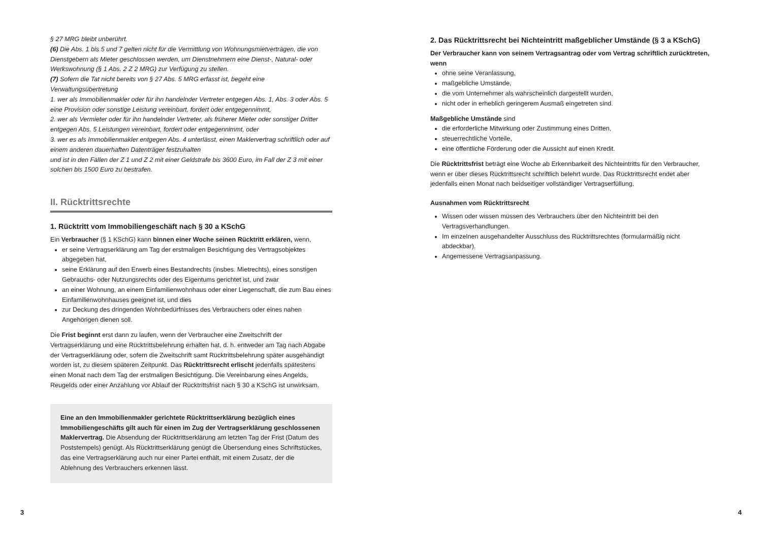§ 27 MRG bleibt unberührt.
(6) Die Abs. 1 bis 5 und 7 gelten nicht für die Vermittlung von Wohnungsmietverträgen, die von Dienstgebern als Mieter geschlossen werden, um Dienstnehmern eine Dienst-, Natural- oder Werkswohnung (§ 1 Abs. 2 Z 2 MRG) zur Verfügung zu stellen.
(7) Sofern die Tat nicht bereits von § 27 Abs. 5 MRG erfasst ist, begeht eine Verwaltungsübertretung
1. wer als Immobilienmakler oder für ihn handelnder Vertreter entgegen Abs. 1, Abs. 3 oder Abs. 5 eine Provision oder sonstige Leistung vereinbart, fordert oder entgegennimmt,
2. wer als Vermieter oder für ihn handelnder Vertreter, als früherer Mieter oder sonstiger Dritter entgegen Abs. 5 Leistungen vereinbart, fordert oder entgegennimmt, oder
3. wer es als Immobilienmakler entgegen Abs. 4 unterlässt, einen Maklervertrag schriftlich oder auf einem anderen dauerhaften Datenträger festzuhalten
und ist in den Fällen der Z 1 und Z 2 mit einer Geldstrafe bis 3600 Euro, im Fall der Z 3 mit einer solchen bis 1500 Euro zu bestrafen.
II. Rücktrittsrechte
1. Rücktritt vom Immobiliengeschäft nach § 30 a KSchG
Ein Verbraucher (§ 1 KSchG) kann binnen einer Woche seinen Rücktritt erklären, wenn,
er seine Vertragserklärung am Tag der erstmaligen Besichtigung des Vertragsobjektes abgegeben hat,
seine Erklärung auf den Erwerb eines Bestandrechts (insbes. Mietrechts), eines sonstigen Gebrauchs- oder Nutzungsrechts oder des Eigentums gerichtet ist, und zwar
an einer Wohnung, an einem Einfamilienwohnhaus oder einer Liegenschaft, die zum Bau eines Einfamilienwohnhauses geeignet ist, und dies
zur Deckung des dringenden Wohnbedürfnisses des Verbrauchers oder eines nahen Angehörigen dienen soll.
Die Frist beginnt erst dann zu laufen, wenn der Verbraucher eine Zweitschrift der Vertragserklärung und eine Rücktrittsbelehrung erhalten hat, d. h. entweder am Tag nach Abgabe der Vertragserklärung oder, sofern die Zweitschrift samt Rücktrittsbelehrung später ausgehändigt worden ist, zu diesem späteren Zeitpunkt. Das Rücktrittsrecht erlischt jedenfalls spätestens einen Monat nach dem Tag der erstmaligen Besichtigung. Die Vereinbarung eines Angelds, Reugelds oder einer Anzahlung vor Ablauf der Rücktrittsfrist nach § 30 a KSchG ist unwirksam.
Eine an den Immobilienmakler gerichtete Rücktrittserklärung bezüglich eines Immobiliengeschäfts gilt auch für einen im Zug der Vertragserklärung geschlossenen Maklervertrag. Die Absendung der Rücktrittserklärung am letzten Tag der Frist (Datum des Poststempels) genügt. Als Rücktrittserklärung genügt die Übersendung eines Schriftstückes, das eine Vertragserklärung auch nur einer Partei enthält, mit einem Zusatz, der die Ablehnung des Verbrauchers erkennen lässt.
2. Das Rücktrittsrecht bei Nichteintritt maßgeblicher Umstände (§ 3 a KSchG)
Der Verbraucher kann von seinem Vertragsantrag oder vom Vertrag schriftlich zurücktreten, wenn
ohne seine Veranlassung,
maßgebliche Umstände,
die vom Unternehmer als wahrscheinlich dargestellt wurden,
nicht oder in erheblich geringerem Ausmaß eingetreten sind.
Maßgebliche Umstände sind
die erforderliche Mitwirkung oder Zustimmung eines Dritten,
steuerrechtliche Vorteile,
eine öffentliche Förderung oder die Aussicht auf einen Kredit.
Die Rücktrittsfrist beträgt eine Woche ab Erkennbarkeit des Nichteintritts für den Verbraucher, wenn er über dieses Rücktrittsrecht schriftlich belehrt wurde. Das Rücktrittsrecht endet aber jedenfalls einen Monat nach beidseitiger vollständiger Vertragserfüllung.
Ausnahmen vom Rücktrittsrecht
Wissen oder wissen müssen des Verbrauchers über den Nichteintritt bei den Vertragsverhandlungen.
Im einzelnen ausgehandelter Ausschluss des Rücktrittsrechtes (formularmäßig nicht abdeckbar).
Angemessene Vertragsanpassung.
3 4